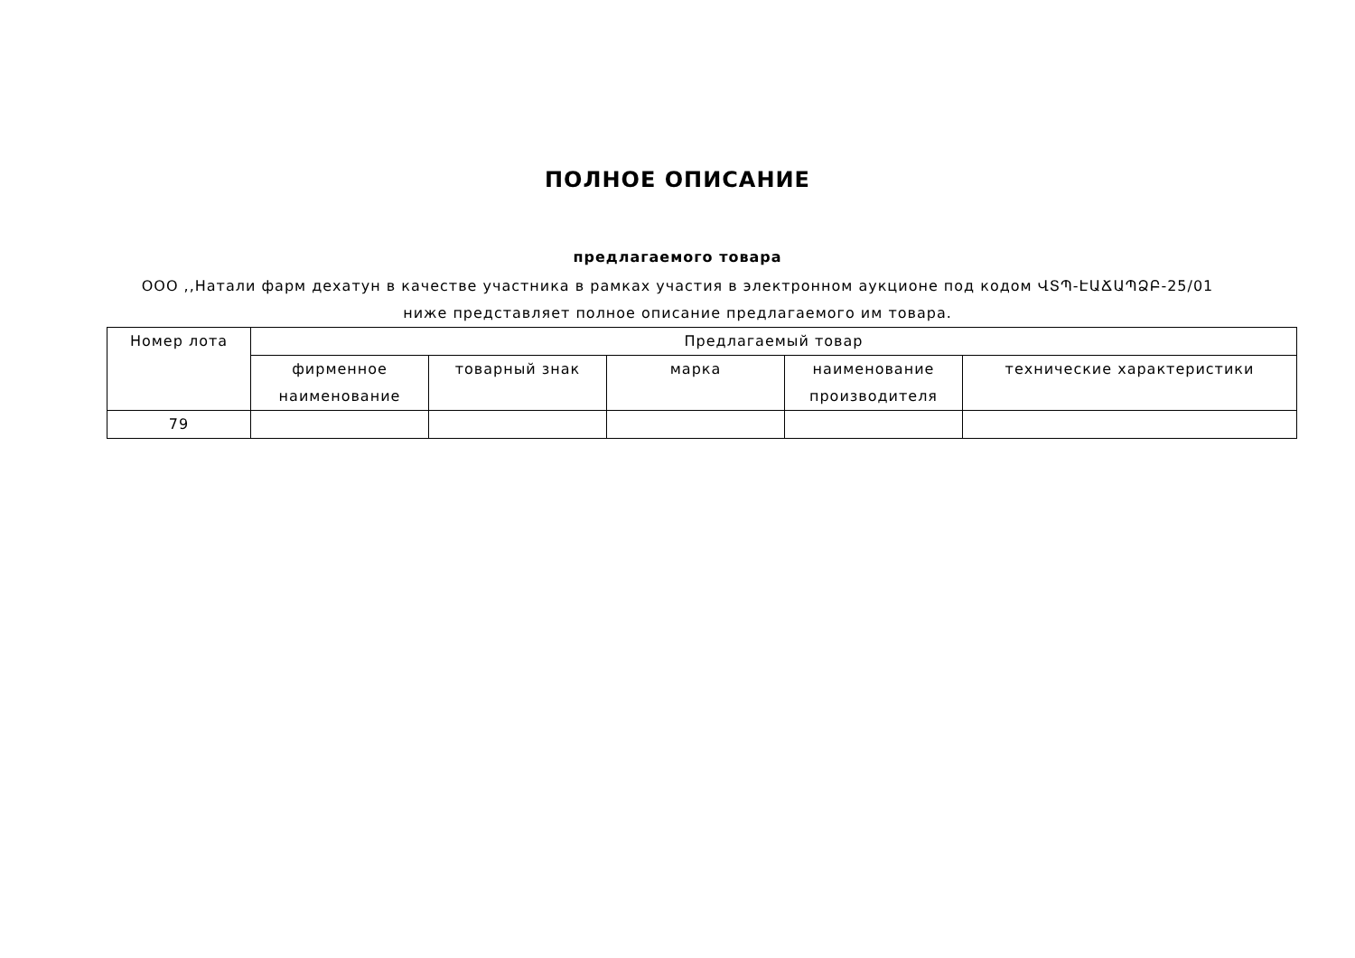ПОЛНОЕ ОПИСАНИЕ
предлагаемого товара
ООО ,,Натали фарм дехатун в качестве участника в рамках участия в электронном аукционе под кодом ՎՏՊ-ԷԱՃԱՊՁԲ-25/01
ниже представляет полное описание предлагаемого им товара.
| Номер лота | Предлагаемый товар | | | | |
| --- | --- | --- | --- | --- | --- |
| | фирменное наименование | товарный знак | марка | наименование производителя | технические характеристики |
| 79 | | | | | |